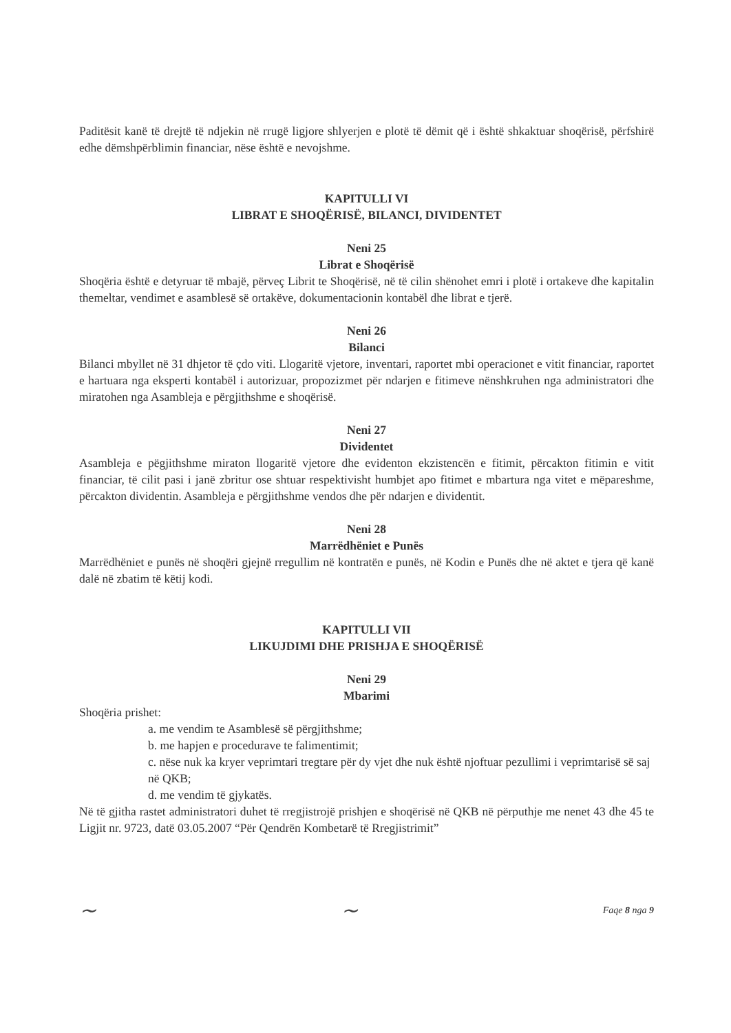Paditësit kanë të drejtë të ndjekin në rrugë ligjore shlyerjen e plotë të dëmit që i është shkaktuar shoqërisë, përfshirë edhe dëmshpërblimin financiar, nëse është e nevojshme.
KAPITULLI VI
LIBRAT E SHOQËRISË, BILANCI, DIVIDENTET
Neni 25
Librat e Shoqërisë
Shoqëria është e detyruar të mbajë, përveç Librit te Shoqërisë, në të cilin shënohet emri i plotë i ortakeve dhe kapitalin themeltar, vendimet e asamblesë së ortakëve, dokumentacionin kontabël dhe librat e tjerë.
Neni 26
Bilanci
Bilanci mbyllet në 31 dhjetor të çdo viti. Llogaritë vjetore, inventari, raportet mbi operacionet e vitit financiar, raportet e hartuara nga eksperti kontabël i autorizuar, propozizmet për ndarjen e fitimeve nënshkruhen nga administratori dhe miratohen nga Asambleja e përgjithshme e shoqërisë.
Neni 27
Dividentet
Asambleja e pëgjithshme miraton llogaritë vjetore dhe evidenton ekzistencën e fitimit, përcakton fitimin e vitit financiar, të cilit pasi i janë zbritur ose shtuar respektivisht humbjet apo fitimet e mbartura nga vitet e mëpareshme, përcakton dividentin. Asambleja e përgjithshme vendos dhe për ndarjen e dividentit.
Neni 28
Marrëdhëniet e Punës
Marrëdhëniet e punës në shoqëri gjejnë rregullim në kontratën e punës, në Kodin e Punës dhe në aktet e tjera që kanë dalë në zbatim të këtij kodi.
KAPITULLI VII
LIKUJDIMI DHE PRISHJA E SHOQËRISË
Neni 29
Mbarimi
Shoqëria prishet:
a. me vendim te Asamblesë së përgjithshme;
b. me hapjen e procedurave te falimentimit;
c. nëse nuk ka kryer veprimtari tregtare për dy vjet dhe nuk është njoftuar pezullimi i veprimtarisë së saj në QKB;
d. me vendim të gjykatës.
Në të gjitha rastet administratori duhet të rregjistrojë prishjen e shoqërisë në QKB në përputhje me nenet 43 dhe 45 te Ligjit nr. 9723, datë 03.05.2007 “Për Qendrën Kombetarë të Rregjistrimit”
~ ~ Faqe 8 nga 9